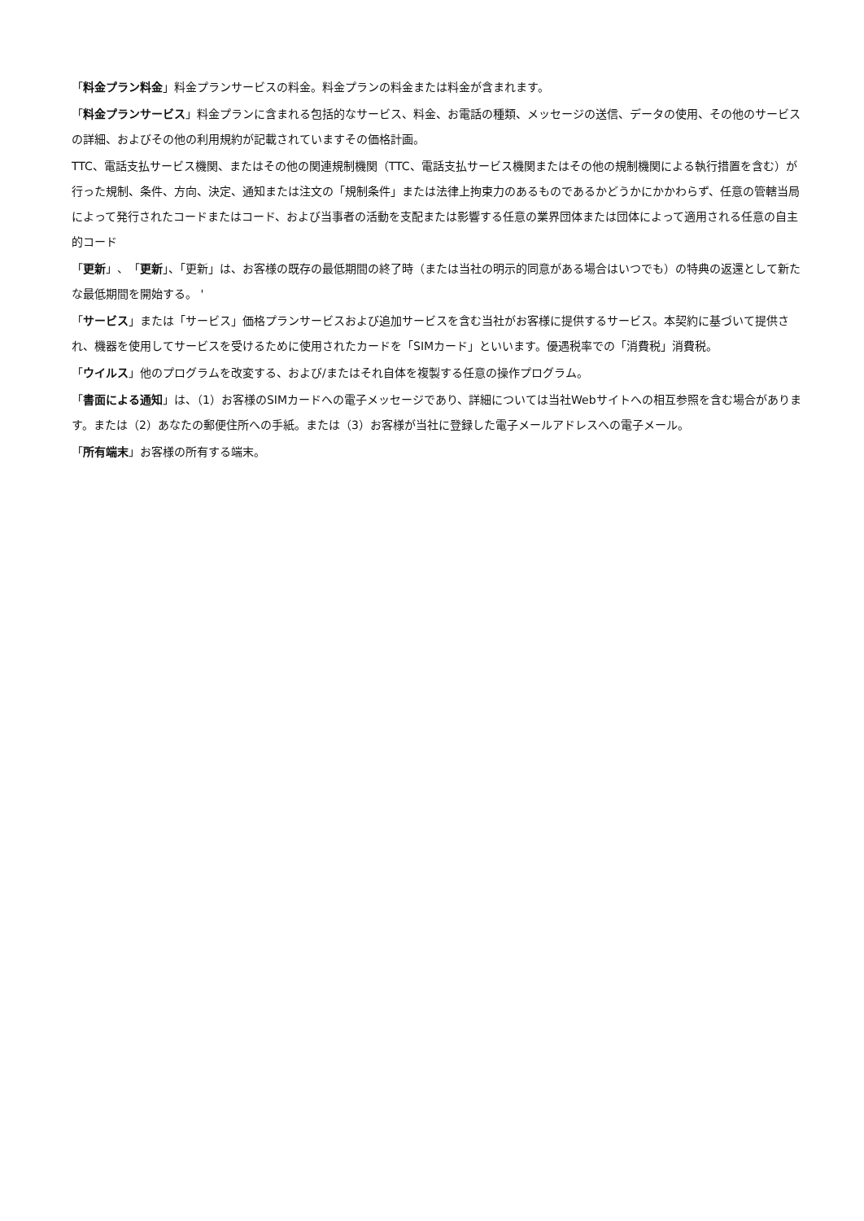「料金プラン料金」料金プランサービスの料金。料金プランの料金または料金が含まれます。
「料金プランサービス」料金プランに含まれる包括的なサービス、料金、お電話の種類、メッセージの送信、データの使用、その他のサービスの詳細、およびその他の利用規約が記載されていますその価格計画。
TTC、電話支払サービス機関、またはその他の関連規制機関（TTC、電話支払サービス機関またはその他の規制機関による執行措置を含む）が行った規制、条件、方向、決定、通知または注文の「規制条件」または法律上拘束力のあるものであるかどうかにかかわらず、任意の管轄当局によって発行されたコードまたはコード、および当事者の活動を支配または影響する任意の業界団体または団体によって適用される任意の自主的コード
「更新」、「更新」、「更新」は、お客様の既存の最低期間の終了時（または当社の明示的同意がある場合はいつでも）の特典の返還として新たな最低期間を開始する。 '
「サービス」または「サービス」価格プランサービスおよび追加サービスを含む当社がお客様に提供するサービス。本契約に基づいて提供され、機器を使用してサービスを受けるために使用されたカードを「SIMカード」といいます。優遇税率での「消費税」消費税。
「ウイルス」他のプログラムを改変する、および/またはそれ自体を複製する任意の操作プログラム。
「書面による通知」は、（1）お客様のSIMカードへの電子メッセージであり、詳細については当社Webサイトへの相互参照を含む場合があります。または（2）あなたの郵便住所への手紙。または（3）お客様が当社に登録した電子メールアドレスへの電子メール。
「所有端末」お客様の所有する端末。